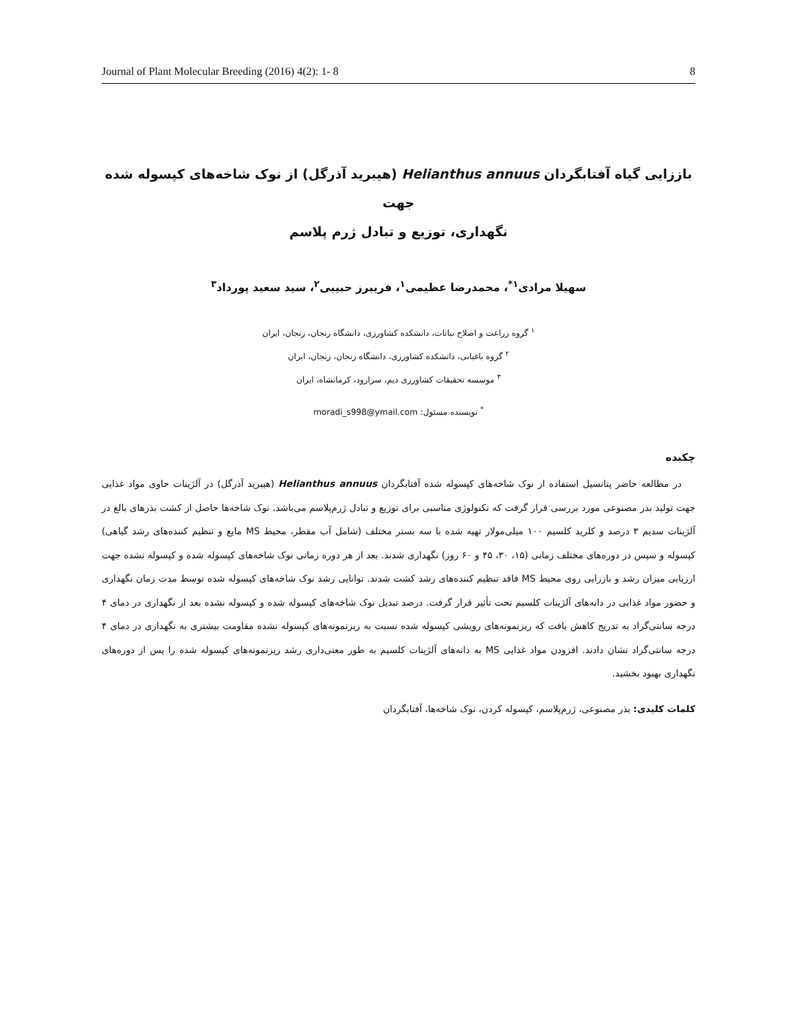Journal of Plant Molecular Breeding (2016) 4(2): 1- 8 8
باززایی گیاه آفتابگردان Helianthus annuus (هیبرید آذرگل) از نوک شاخه‌های کپسوله شده جهت
نگهداری، توزیع و تبادل ژرم پلاسم
سهیلا مرادی<sup>۱*</sup>، محمدرضا عظیمی<sup>۱</sup>، فریبرز حبیبی<sup>۲</sup>، سید سعید پورداد<sup>۳</sup>
<sup>۱</sup> گروه زراعت و اصلاح نباتات، دانشکده کشاورزی، دانشگاه زنجان، زنجان، ایران
<sup>۲</sup> گروه باغبانی، دانشکده کشاورزی، دانشگاه زنجان، زنجان، ایران
<sup>۳</sup> موسسه تحقیقات کشاورزی دیم، سرارود، کرمانشاه، ایران
<sup>*</sup> نویسنده مسئول: moradi_s998@ymail.com
چکیده
در مطالعه حاضر پتانسیل استفاده از نوک شاخه‌های کپسوله شده آفتابگردان Helianthus annuus (هیبرید آذرگل) در آلژینات حاوی مواد غذایی جهت تولید بذر مصنوعی مورد بررسی قرار گرفت که تکنولوژی مناسبی برای توزیع و تبادل ژرم‌پلاسم می‌باشد. نوک شاخه‌ها حاصل از کشت بذرهای بالغ در آلژینات سدیم ۳ درصد و کلرید کلسیم ۱۰۰ میلی‌مولار تهیه شده با سه بستر مختلف (شامل آب مقطر، محیط MS مایع و تنظیم کننده‌های رشد گیاهی) کپسوله و سپس در دوره‌های مختلف زمانی (۱۵، ۳۰، ۴۵ و ۶۰ روز) نگهداری شدند. بعد از هر دوره زمانی نوک شاخه‌های کپسوله شده و کپسوله نشده جهت ارزیابی میزان رشد و باززایی روی محیط MS فاقد تنظیم کننده‌های رشد کشت شدند. توانایی رشد نوک شاخه‌های کپسوله شده توسط مدت زمان نگهداری و حضور مواد غذایی در دانه‌های آلژینات کلسیم تحت تأثیر قرار گرفت. درصد تبدیل نوک شاخه‌های کپسوله شده و کپسوله نشده بعد از نگهداری در دمای ۴ درجه سانتی‌گراد به تدریج کاهش یافت که ریزنمونه‌های رویشی کپسوله شده نسبت به ریزنمونه‌های کپسوله نشده مقاومت بیشتری به نگهداری در دمای ۴ درجه سانتی‌گراد نشان دادند. افزودن مواد غذایی MS به دانه‌های آلژینات کلسیم به طور معنی‌داری رشد ریزنمونه‌های کپسوله شده را پس از دوره‌های نگهداری بهبود بخشید.
کلمات کلیدی: بذر مصنوعی، ژرم‌پلاسم، کپسوله کردن، نوک شاخه‌ها، آفتابگردان